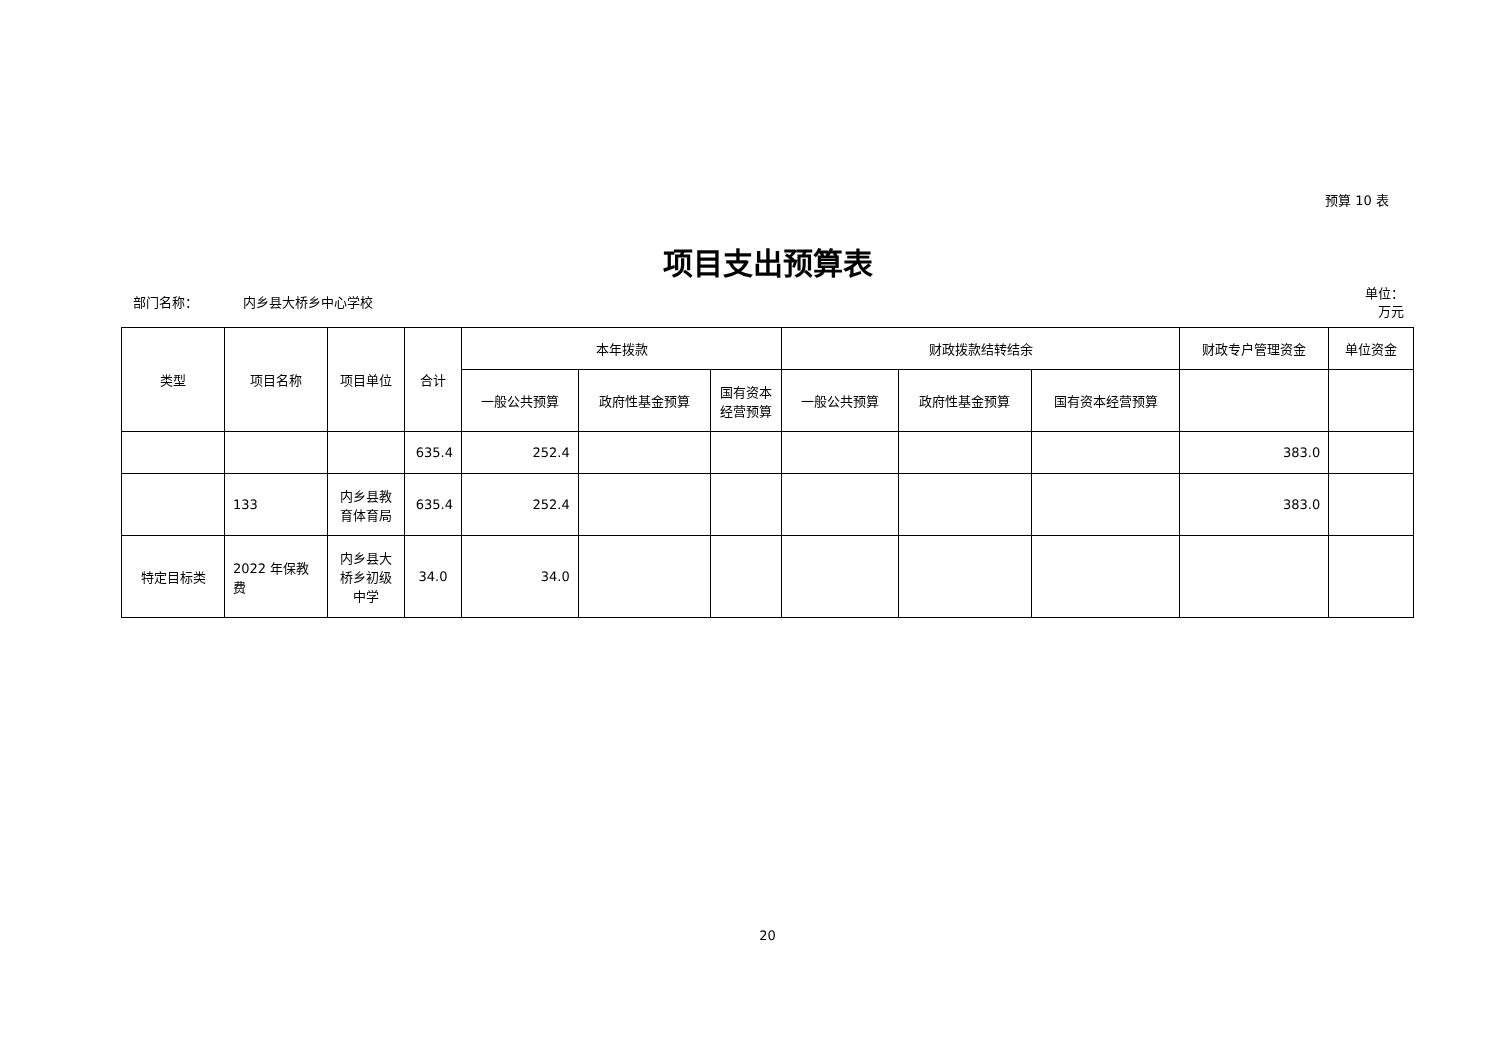预算 10 表
项目支出预算表
部门名称： 内乡县大桥乡中心学校
单位：万元
| 类型 | 项目名称 | 项目单位 | 合计 | 本年拨款 | | | 财政拨款结转结余 | | | 财政专户管理资金 | 单位资金 |
| --- | --- | --- | --- | --- | --- | --- | --- | --- | --- | --- | --- |
| | | | | 一般公共预算 | 政府性基金预算 | 国有资本经营预算 | 一般公共预算 | 政府性基金预算 | 国有资本经营预算 | | |
| | | | 635.4 | 252.4 | | | | | | 383.0 | |
| | 133 | 内乡县教育体育局 | 635.4 | 252.4 | | | | | | 383.0 | |
| 特定目标类 | 2022 年保教费 | 内乡县大桥乡初级中学 | 34.0 | 34.0 | | | | | | | |
20